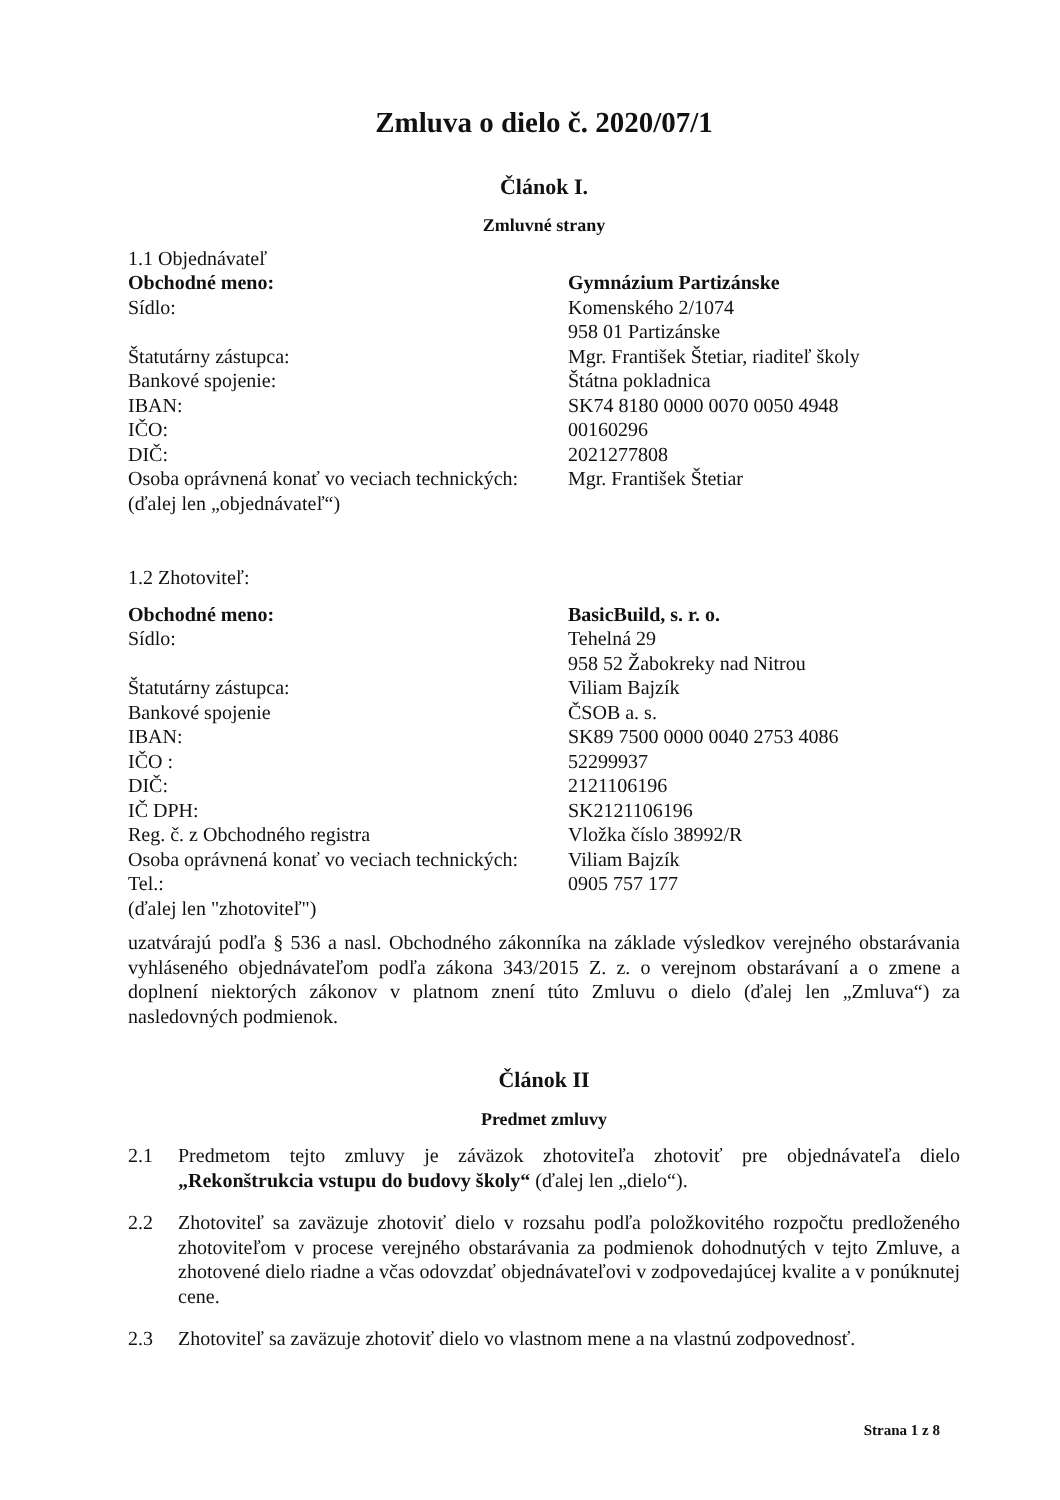Zmluva o dielo č. 2020/07/1
Článok I.
Zmluvné strany
| 1.1 Objednávateľ | |
| Obchodné meno: | Gymnázium Partizánske |
| Sídlo: | Komenského 2/1074 958 01 Partizánske |
| Štatutárny zástupca: | Mgr. František Štetiar, riaditeľ školy |
| Bankové spojenie: | Štátna pokladnica |
| IBAN: | SK74 8180 0000 0070 0050 4948 |
| IČO: | 00160296 |
| DIČ: | 2021277808 |
| Osoba oprávnená konať vo veciach technických: | Mgr. František Štetiar |
| (ďalej len „objednávateľ“) | |
| 1.2 Zhotoviteľ: | |
| Obchodné meno: | BasicBuild, s. r. o. |
| Sídlo: | Tehelná 29 958 52 Žabokreky nad Nitrou |
| Štatutárny zástupca: | Viliam Bajzík |
| Bankové spojenie | ČSOB a. s. |
| IBAN: | SK89 7500 0000 0040 2753 4086 |
| IČO : | 52299937 |
| DIČ: | 2121106196 |
| IČ DPH: | SK2121106196 |
| Reg. č. z Obchodného registra | Vložka číslo 38992/R |
| Osoba oprávnená konať vo veciach technických: | Viliam Bajzík |
| Tel.: | 0905 757 177 |
| (ďalej len "zhotoviteľ") | |
uzatvárajú podľa § 536 a nasl. Obchodného zákonníka na základe výsledkov verejného obstarávania vyhláseného objednávateľom podľa zákona 343/2015 Z. z. o verejnom obstarávaní a o zmene a doplnení niektorých zákonov v platnom znení túto Zmluvu o dielo (ďalej len „Zmluva“) za nasledovných podmienok.
Článok II
Predmet zmluvy
2.1 Predmetom tejto zmluvy je záväzok zhotoviteľa zhotoviť pre objednávateľa dielo „Rekonštrukcia vstupu do budovy školy“ (ďalej len „dielo“).
2.2 Zhotoviteľ sa zaväzuje zhotoviť dielo v rozsahu podľa položkovitého rozpočtu predloženého zhotoviteľom v procese verejného obstarávania za podmienok dohodnutých v tejto Zmluve, a zhotovené dielo riadne a včas odovzdať objednávateľovi v zodpovedajúcej kvalite a v ponúknutej cene.
2.3 Zhotoviteľ sa zaväzuje zhotoviť dielo vo vlastnom mene a na vlastnú zodpovednosť.
Strana 1 z 8